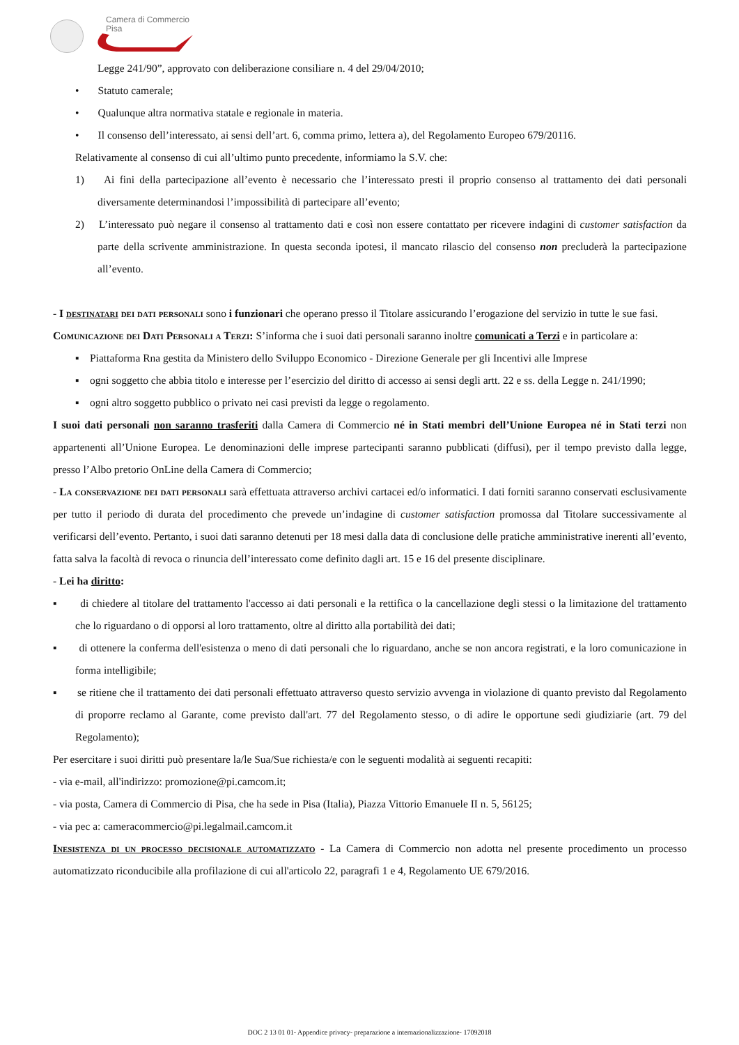Camera di Commercio
Pisa
Legge 241/90”, approvato con deliberazione consiliare n. 4 del 29/04/2010;
• Statuto camerale;
• Qualunque altra normativa statale e regionale in materia.
• Il consenso dell’interessato, ai sensi dell’art. 6, comma primo, lettera a), del Regolamento Europeo 679/20116.
Relativamente al consenso di cui all’ultimo punto precedente, informiamo la S.V. che:
1) Ai fini della partecipazione all’evento è necessario che l’interessato presti il proprio consenso al trattamento dei dati personali diversamente determinandosi l’impossibilità di partecipare all’evento;
2) L’interessato può negare il consenso al trattamento dati e così non essere contattato per ricevere indagini di customer satisfaction da parte della scrivente amministrazione. In questa seconda ipotesi, il mancato rilascio del consenso non precluderà la partecipazione all’evento.
- I destinatari dei dati personali sono i funzionari che operano presso il Titolare assicurando l’erogazione del servizio in tutte le sue fasi.
Comunicazione dei Dati Personali a Terzi: S’informa che i suoi dati personali saranno inoltre comunicati a Terzi e in particolare a:
▪ Piattaforma Rna gestita da Ministero dello Sviluppo Economico - Direzione Generale per gli Incentivi alle Imprese
▪ ogni soggetto che abbia titolo e interesse per l’esercizio del diritto di accesso ai sensi degli artt. 22 e ss. della Legge n. 241/1990;
▪ ogni altro soggetto pubblico o privato nei casi previsti da legge o regolamento.
I suoi dati personali non saranno trasferiti dalla Camera di Commercio né in Stati membri dell’Unione Europea né in Stati terzi non appartenenti all’Unione Europea. Le denominazioni delle imprese partecipanti saranno pubblicati (diffusi), per il tempo previsto dalla legge, presso l’Albo pretorio OnLine della Camera di Commercio;
- La conservazione dei dati personali sarà effettuata attraverso archivi cartacei ed/o informatici. I dati forniti saranno conservati esclusivamente per tutto il periodo di durata del procedimento che prevede un’indagine di customer satisfaction promossa dal Titolare successivamente al verificarsi dell’evento. Pertanto, i suoi dati saranno detenuti per 18 mesi dalla data di conclusione delle pratiche amministrative inerenti all’evento, fatta salva la facoltà di revoca o rinuncia dell’interessato come definito dagli art. 15 e 16 del presente disciplinare.
- Lei ha diritto:
▪ di chiedere al titolare del trattamento l'accesso ai dati personali e la rettifica o la cancellazione degli stessi o la limitazione del trattamento che lo riguardano o di opporsi al loro trattamento, oltre al diritto alla portabilità dei dati;
▪ di ottenere la conferma dell'esistenza o meno di dati personali che lo riguardano, anche se non ancora registrati, e la loro comunicazione in forma intelligibile;
▪ se ritiene che il trattamento dei dati personali effettuato attraverso questo servizio avvenga in violazione di quanto previsto dal Regolamento di proporre reclamo al Garante, come previsto dall'art. 77 del Regolamento stesso, o di adire le opportune sedi giudiziarie (art. 79 del Regolamento);
Per esercitare i suoi diritti può presentare la/le Sua/Sue richiesta/e con le seguenti modalità ai seguenti recapiti:
- via e-mail, all'indirizzo: promozione@pi.camcom.it;
- via posta, Camera di Commercio di Pisa, che ha sede in Pisa (Italia), Piazza Vittorio Emanuele II n. 5, 56125;
- via pec a: cameracommercio@pi.legalmail.camcom.it
Inesistenza di un processo decisionale automatizzato - La Camera di Commercio non adotta nel presente procedimento un processo automatizzato riconducibile alla profilazione di cui all'articolo 22, paragrafi 1 e 4, Regolamento UE 679/2016.
DOC 2 13 01 01- Appendice privacy- preparazione a internazionalizzazione- 17092018